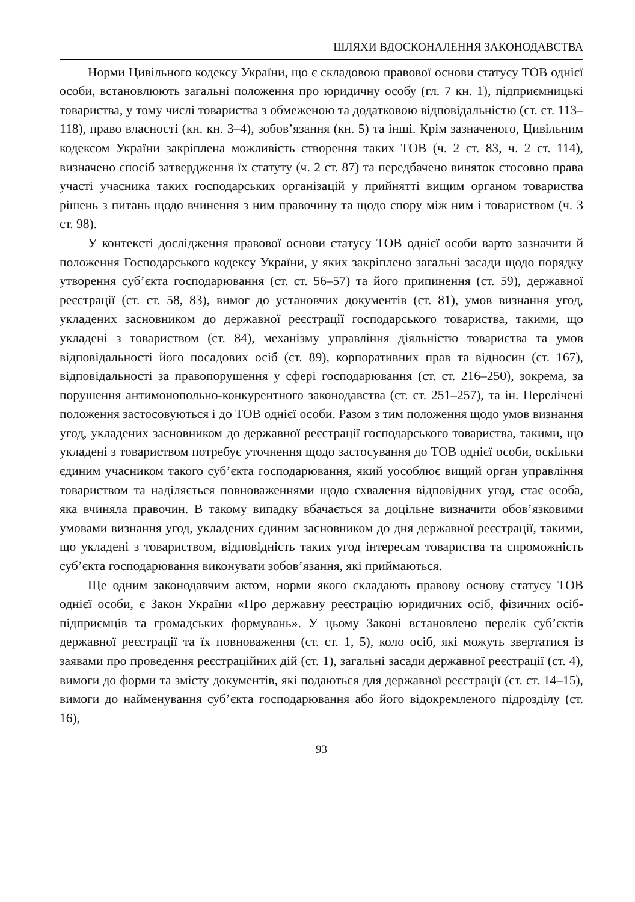ШЛЯХИ ВДОСКОНАЛЕННЯ ЗАКОНОДАВСТВА
Норми Цивільного кодексу України, що є складовою правової основи статусу ТОВ однієї особи, встановлюють загальні положення про юридичну особу (гл. 7 кн. 1), підприємницькі товариства, у тому числі товариства з обмеженою та додатковою відповідальністю (ст. ст. 113–118), право власності (кн. кн. 3–4), зобов’язання (кн. 5) та інші. Крім зазначеного, Цивільним кодексом України закріплена можливість створення таких ТОВ (ч. 2 ст. 83, ч. 2 ст. 114), визначено спосіб затвердження їх статуту (ч. 2 ст. 87) та передбачено виняток стосовно права участі учасника таких господарських організацій у прийнятті вищим органом товариства рішень з питань щодо вчинення з ним правочину та щодо спору між ним і товариством (ч. 3 ст. 98).
У контексті дослідження правової основи статусу ТОВ однієї особи варто зазначити й положення Господарського кодексу України, у яких закріплено загальні засади щодо порядку утворення суб’єкта господарювання (ст. ст. 56–57) та його припинення (ст. 59), державної реєстрації (ст. ст. 58, 83), вимог до установчих документів (ст. 81), умов визнання угод, укладених засновником до державної реєстрації господарського товариства, такими, що укладені з товариством (ст. 84), механізму управління діяльністю товариства та умов відповідальності його посадових осіб (ст. 89), корпоративних прав та відносин (ст. 167), відповідальності за правопорушення у сфері господарювання (ст. ст. 216–250), зокрема, за порушення антимонопольно-конкурентного законодавства (ст. ст. 251–257), та ін. Перелічені положення застосовуються і до ТОВ однієї особи. Разом з тим положення щодо умов визнання угод, укладених засновником до державної реєстрації господарського товариства, такими, що укладені з товариством потребує уточнення щодо застосування до ТОВ однієї особи, оскільки єдиним учасником такого суб’єкта господарювання, який уособлює вищий орган управління товариством та наділяється повноваженнями щодо схвалення відповідних угод, стає особа, яка вчиняла правочин. В такому випадку вбачається за доцільне визначити обов’язковими умовами визнання угод, укладених єдиним засновником до дня державної реєстрації, такими, що укладені з товариством, відповідність таких угод інтересам товариства та спроможність суб’єкта господарювання виконувати зобов’язання, які приймаються.
Ще одним законодавчим актом, норми якого складають правову основу статусу ТОВ однієї особи, є Закон України «Про державну реєстрацію юридичних осіб, фізичних осіб-підприємців та громадських формувань». У цьому Законі встановлено перелік суб’єктів державної реєстрації та їх повноваження (ст. ст. 1, 5), коло осіб, які можуть звертатися із заявами про проведення реєстраційних дій (ст. 1), загальні засади державної реєстрації (ст. 4), вимоги до форми та змісту документів, які подаються для державної реєстрації (ст. ст. 14–15), вимоги до найменування суб’єкта господарювання або його відокремленого підрозділу (ст. 16),
93